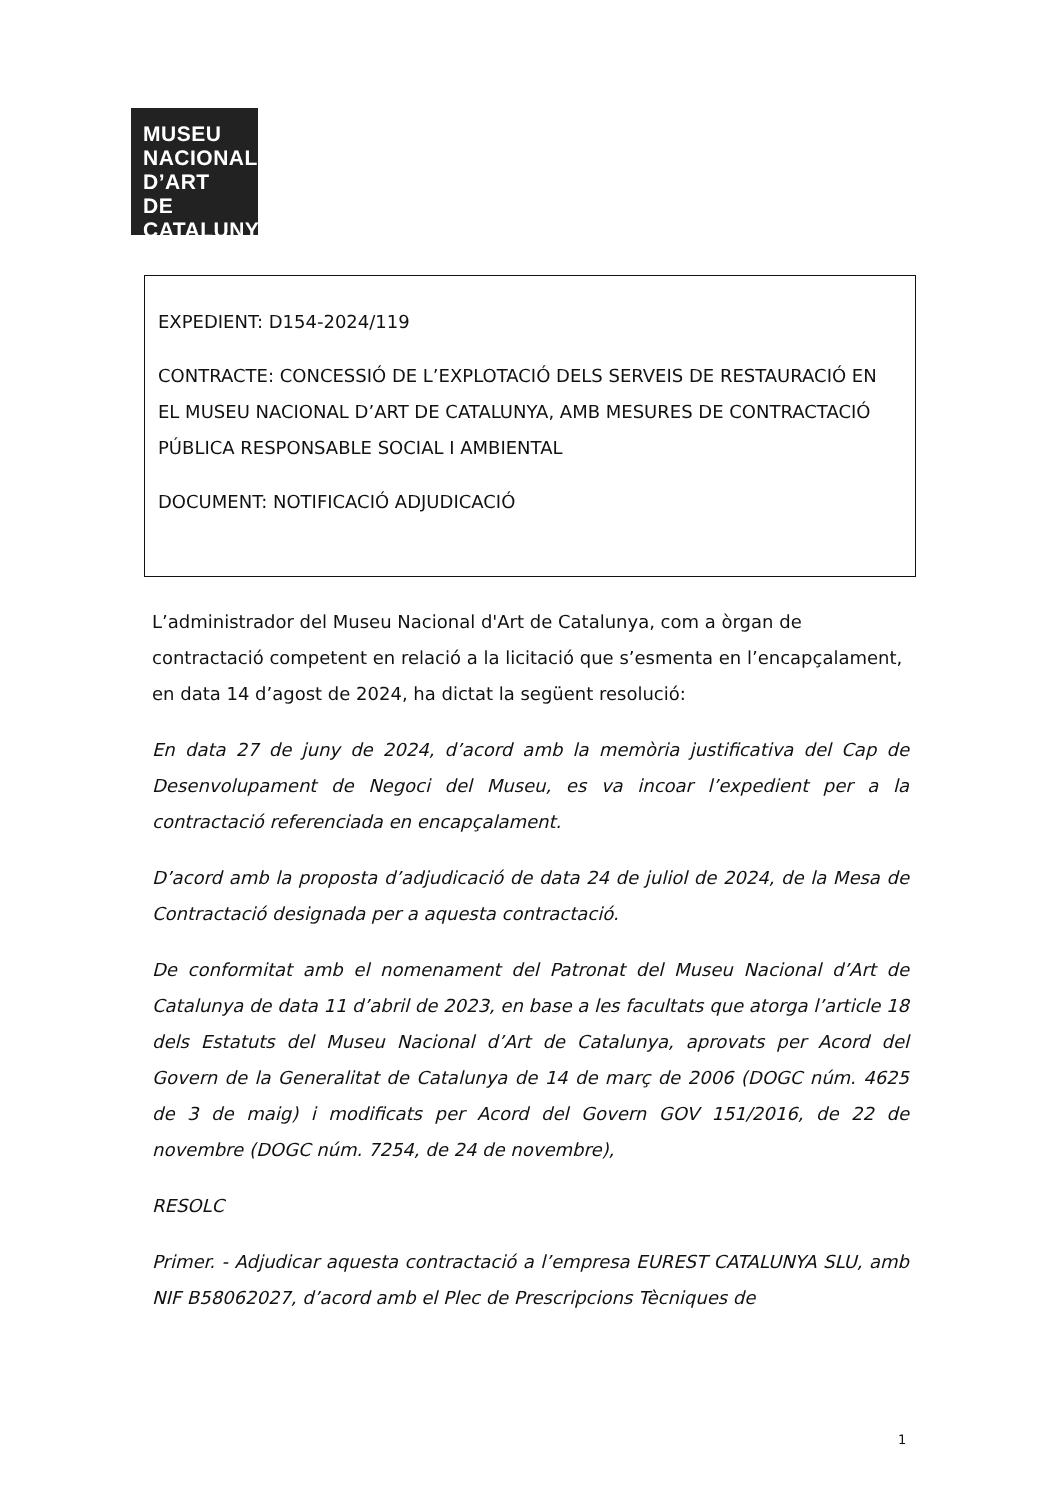MUSEU
NACIONAL
D’ART DE
CATALUNYA
EXPEDIENT: D154-2024/119
CONTRACTE: CONCESSIÓ DE L’EXPLOTACIÓ DELS SERVEIS DE RESTAURACIÓ EN EL MUSEU NACIONAL D’ART DE CATALUNYA, AMB MESURES DE CONTRACTACIÓ PÚBLICA RESPONSABLE SOCIAL I AMBIENTAL
DOCUMENT: NOTIFICACIÓ ADJUDICACIÓ
L’administrador del Museu Nacional d'Art de Catalunya, com a òrgan de contractació competent en relació a la licitació que s’esmenta en l’encapçalament, en data 14 d’agost de 2024, ha dictat la següent resolució:
En data 27 de juny de 2024, d’acord amb la memòria justificativa del Cap de Desenvolupament de Negoci del Museu, es va incoar l’expedient per a la contractació referenciada en encapçalament.
D’acord amb la proposta d’adjudicació de data 24 de juliol de 2024, de la Mesa de Contractació designada per a aquesta contractació.
De conformitat amb el nomenament del Patronat del Museu Nacional d’Art de Catalunya de data 11 d’abril de 2023, en base a les facultats que atorga l’article 18 dels Estatuts del Museu Nacional d’Art de Catalunya, aprovats per Acord del Govern de la Generalitat de Catalunya de 14 de març de 2006 (DOGC núm. 4625 de 3 de maig) i modificats per Acord del Govern GOV 151/2016, de 22 de novembre (DOGC núm. 7254, de 24 de novembre),
RESOLC
Primer. - Adjudicar aquesta contractació a l’empresa EUREST CATALUNYA SLU, amb NIF B58062027, d’acord amb el Plec de Prescripcions Tècniques de
1